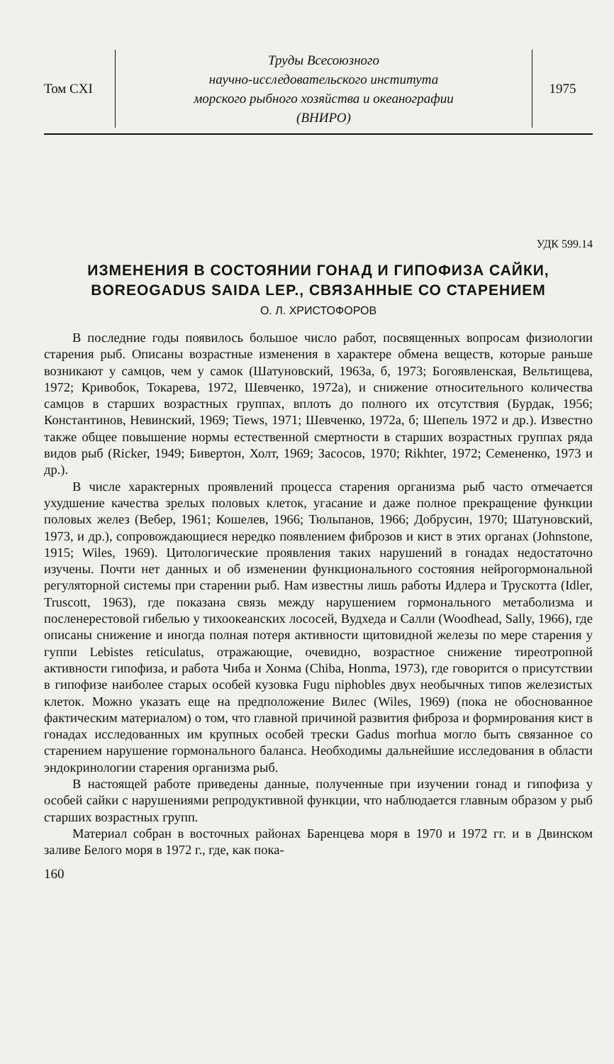Том CXI
Труды Всесоюзного
научно-исследовательского института
морского рыбного хозяйства и океанографии
(ВНИРО)
1975
УДК 599.14
ИЗМЕНЕНИЯ В СОСТОЯНИИ ГОНАД И ГИПОФИЗА САЙКИ, BOREOGADUS SAIDA LEP., СВЯЗАННЫЕ СО СТАРЕНИЕМ
О. Л. ХРИСТОФОРОВ
В последние годы появилось большое число работ, посвященных вопросам физиологии старения рыб. Описаны возрастные изменения в характере обмена веществ, которые раньше возникают у самцов, чем у самок (Шатуновский, 1963а, б, 1973; Богоявленская, Вельтищева, 1972; Кривобок, Токарева, 1972, Шевченко, 1972а), и снижение относительного количества самцов в старших возрастных группах, вплоть до полного их отсутствия (Бурдак, 1956; Константинов, Невинский, 1969; Tiews, 1971; Шевченко, 1972а, б; Шепель 1972 и др.). Известно также общее повышение нормы естественной смертности в старших возрастных группах ряда видов рыб (Ricker, 1949; Бивертон, Холт, 1969; Засосов, 1970; Rikhter, 1972; Семененко, 1973 и др.).
В числе характерных проявлений процесса старения организма рыб часто отмечается ухудшение качества зрелых половых клеток, угасание и даже полное прекращение функции половых желез (Вебер, 1961; Кошелев, 1966; Тюльпанов, 1966; Добрусин, 1970; Шатуновский, 1973, и др.), сопровождающиеся нередко появлением фиброзов и кист в этих органах (Johnstone, 1915; Wiles, 1969). Цитологические проявления таких нарушений в гонадах недостаточно изучены. Почти нет данных и об изменении функционального состояния нейрогормональной регуляторной системы при старении рыб. Нам известны лишь работы Идлера и Трускотта (Idler, Truscott, 1963), где показана связь между нарушением гормонального метаболизма и посленерестовой гибелью у тихоокеанских лососей, Вудхеда и Салли (Woodhead, Sally, 1966), где описаны снижение и иногда полная потеря активности щитовидной железы по мере старения у гуппи Lebistes reticulatus, отражающие, очевидно, возрастное снижение тиреотропной активности гипофиза, и работа Чиба и Хонма (Chiba, Honma, 1973), где говорится о присутствии в гипофизе наиболее старых особей кузовка Fugu niphobles двух необычных типов железистых клеток. Можно указать еще на предположение Вилес (Wiles, 1969) (пока не обоснованное фактическим материалом) о том, что главной причиной развития фиброза и формирования кист в гонадах исследованных им крупных особей трески Gadus morhua могло быть связанное со старением нарушение гормонального баланса. Необходимы дальнейшие исследования в области эндокринологии старения организма рыб.
В настоящей работе приведены данные, полученные при изучении гонад и гипофиза у особей сайки с нарушениями репродуктивной функции, что наблюдается главным образом у рыб старших возрастных групп.
Материал собран в восточных районах Баренцева моря в 1970 и 1972 гг. и в Двинском заливе Белого моря в 1972 г., где, как пока-
160